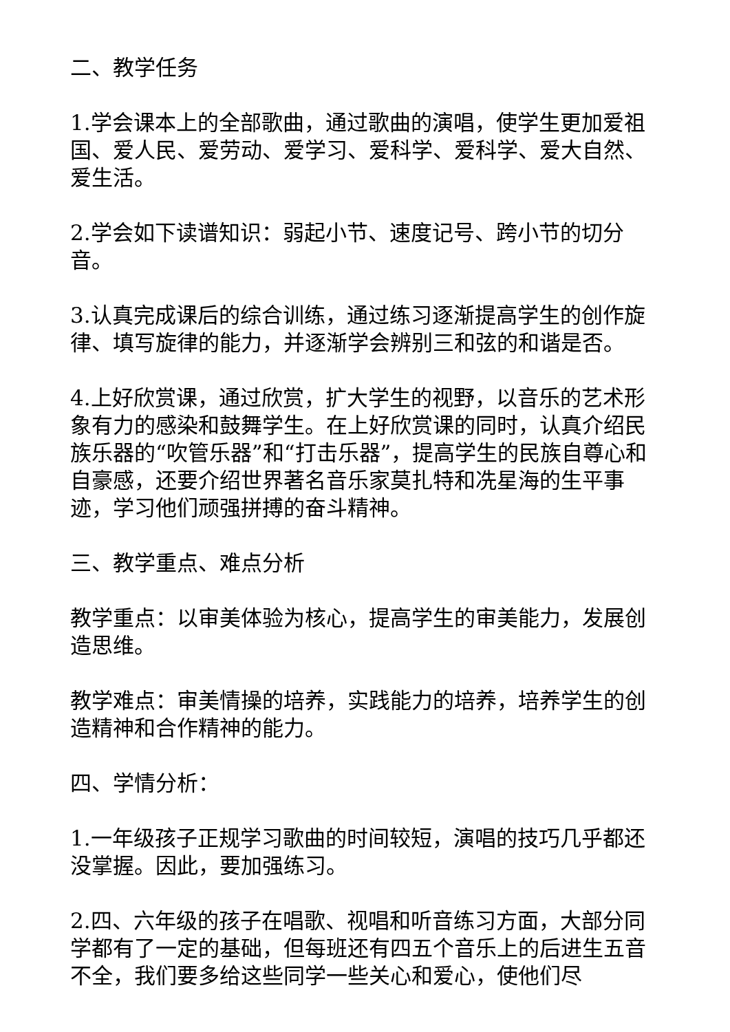二、教学任务
1.学会课本上的全部歌曲，通过歌曲的演唱，使学生更加爱祖国、爱人民、爱劳动、爱学习、爱科学、爱科学、爱大自然、爱生活。
2.学会如下读谱知识：弱起小节、速度记号、跨小节的切分音。
3.认真完成课后的综合训练，通过练习逐渐提高学生的创作旋律、填写旋律的能力，并逐渐学会辨别三和弦的和谐是否。
4.上好欣赏课，通过欣赏，扩大学生的视野，以音乐的艺术形象有力的感染和鼓舞学生。在上好欣赏课的同时，认真介绍民族乐器的“吹管乐器”和“打击乐器”，提高学生的民族自尊心和自豪感，还要介绍世界著名音乐家莫扎特和冼星海的生平事迹，学习他们顽强拼搏的奋斗精神。
三、教学重点、难点分析
教学重点：以审美体验为核心，提高学生的审美能力，发展创造思维。
教学难点：审美情操的培养，实践能力的培养，培养学生的创造精神和合作精神的能力。
四、学情分析：
1.一年级孩子正规学习歌曲的时间较短，演唱的技巧几乎都还没掌握。因此，要加强练习。
2.四、六年级的孩子在唱歌、视唱和听音练习方面，大部分同学都有了一定的基础，但每班还有四五个音乐上的后进生五音不全，我们要多给这些同学一些关心和爱心，使他们尽